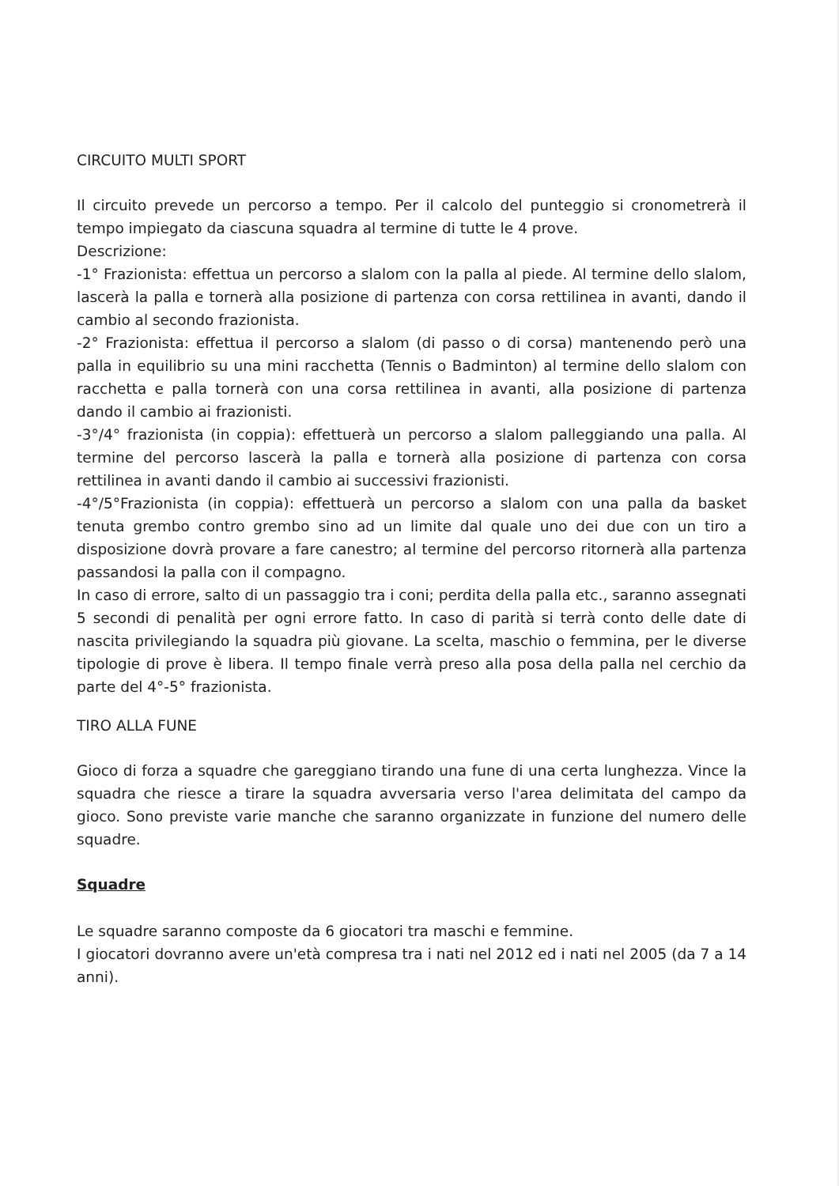CIRCUITO MULTI SPORT
Il circuito prevede un percorso a tempo. Per il calcolo del punteggio si cronometrerà il tempo impiegato da ciascuna squadra al termine di tutte le 4 prove.
Descrizione:
-1° Frazionista: effettua un percorso a slalom con la palla al piede. Al termine dello slalom, lascerà la palla e tornerà alla posizione di partenza con corsa rettilinea in avanti, dando il cambio al secondo frazionista.
-2° Frazionista: effettua il percorso a slalom (di passo o di corsa) mantenendo però una palla in equilibrio su una mini racchetta (Tennis o Badminton) al termine dello slalom con racchetta e palla tornerà con una corsa rettilinea in avanti, alla posizione di partenza dando il cambio ai frazionisti.
-3°/4° frazionista (in coppia): effettuerà un percorso a slalom palleggiando una palla. Al termine del percorso lascerà la palla e tornerà alla posizione di partenza con corsa rettilinea in avanti dando il cambio ai successivi frazionisti.
-4°/5°Frazionista (in coppia): effettuerà un percorso a slalom con una palla da basket tenuta grembo contro grembo sino ad un limite dal quale uno dei due con un tiro a disposizione dovrà provare a fare canestro; al termine del percorso ritornerà alla partenza passandosi la palla con il compagno.
In caso di errore, salto di un passaggio tra i coni; perdita della palla etc., saranno assegnati 5 secondi di penalità per ogni errore fatto. In caso di parità si terrà conto delle date di nascita privilegiando la squadra più giovane. La scelta, maschio o femmina, per le diverse tipologie di prove è libera. Il tempo finale verrà preso alla posa della palla nel cerchio da parte del 4°-5° frazionista.
TIRO ALLA FUNE
Gioco di forza a squadre che gareggiano tirando una fune di una certa lunghezza. Vince la squadra che riesce a tirare la squadra avversaria verso l'area delimitata del campo da gioco. Sono previste varie manche che saranno organizzate in funzione del numero delle squadre.
Squadre
Le squadre saranno composte da 6 giocatori tra maschi e femmine.
I giocatori dovranno avere un'età compresa tra i nati nel 2012 ed i nati nel 2005 (da 7 a 14 anni).